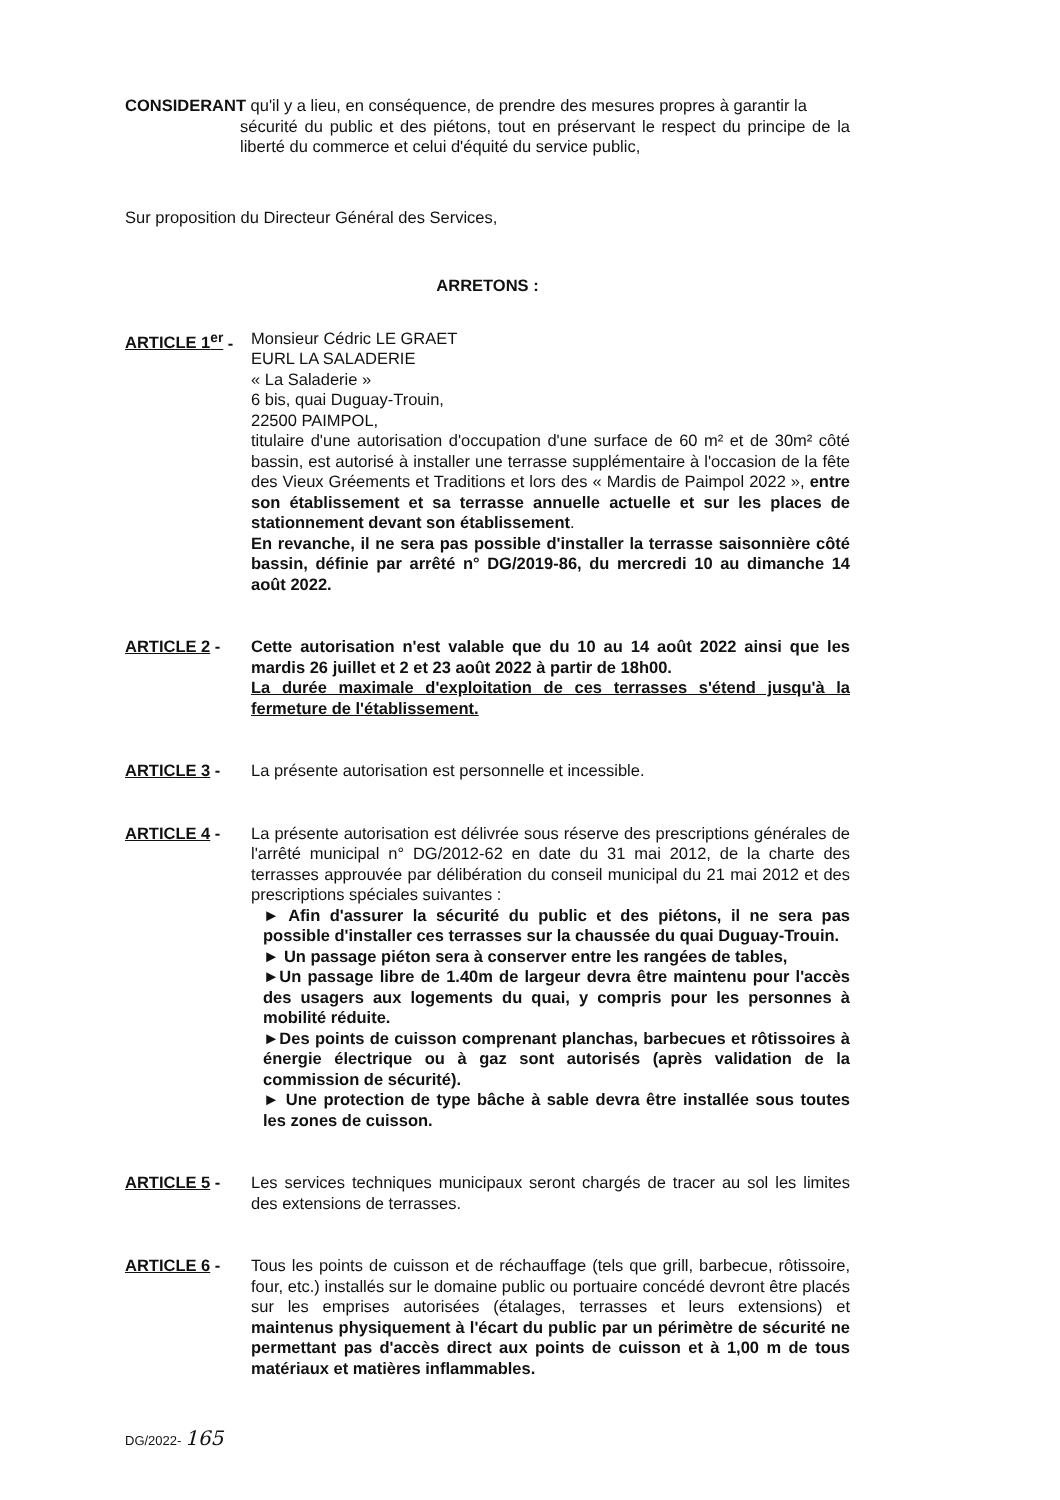CONSIDERANT qu'il y a lieu, en conséquence, de prendre des mesures propres à garantir la
sécurité du public et des piétons, tout en préservant le respect du principe de la liberté du commerce et celui d'équité du service public,
Sur proposition du Directeur Général des Services,
ARRETONS :
ARTICLE 1<sup>er</sup> -
Monsieur Cédric LE GRAET
EURL LA SALADERIE
« La Saladerie »
6 bis, quai Duguay-Trouin,
22500 PAIMPOL,
titulaire d'une autorisation d'occupation d'une surface de 60 m² et de 30m² côté bassin, est autorisé à installer une terrasse supplémentaire à l'occasion de la fête des Vieux Gréements et Traditions et lors des « Mardis de Paimpol 2022 », entre son établissement et sa terrasse annuelle actuelle et sur les places de stationnement devant son établissement.
En revanche, il ne sera pas possible d'installer la terrasse saisonnière côté bassin, définie par arrêté n° DG/2019-86, du mercredi 10 au dimanche 14 août 2022.
ARTICLE 2 - Cette autorisation n'est valable que du 10 au 14 août 2022 ainsi que les mardis 26 juillet et 2 et 23 août 2022 à partir de 18h00.
La durée maximale d'exploitation de ces terrasses s'étend jusqu'à la fermeture de l'établissement.
ARTICLE 3 - La présente autorisation est personnelle et incessible.
ARTICLE 4 - La présente autorisation est délivrée sous réserve des prescriptions générales de l'arrêté municipal n° DG/2012-62 en date du 31 mai 2012, de la charte des terrasses approuvée par délibération du conseil municipal du 21 mai 2012 et des prescriptions spéciales suivantes :
► Afin d'assurer la sécurité du public et des piétons, il ne sera pas possible d'installer ces terrasses sur la chaussée du quai Duguay-Trouin.
► Un passage piéton sera à conserver entre les rangées de tables,
►Un passage libre de 1.40m de largeur devra être maintenu pour l'accès des usagers aux logements du quai, y compris pour les personnes à mobilité réduite.
►Des points de cuisson comprenant planchas, barbecues et rôtissoires à énergie électrique ou à gaz sont autorisés (après validation de la commission de sécurité).
► Une protection de type bâche à sable devra être installée sous toutes les zones de cuisson.
ARTICLE 5 - Les services techniques municipaux seront chargés de tracer au sol les limites des extensions de terrasses.
ARTICLE 6 - Tous les points de cuisson et de réchauffage (tels que grill, barbecue, rôtissoire, four, etc.) installés sur le domaine public ou portuaire concédé devront être placés sur les emprises autorisées (étalages, terrasses et leurs extensions) et maintenus physiquement à l'écart du public par un périmètre de sécurité ne permettant pas d'accès direct aux points de cuisson et à 1,00 m de tous matériaux et matières inflammables.
DG/2022- 165